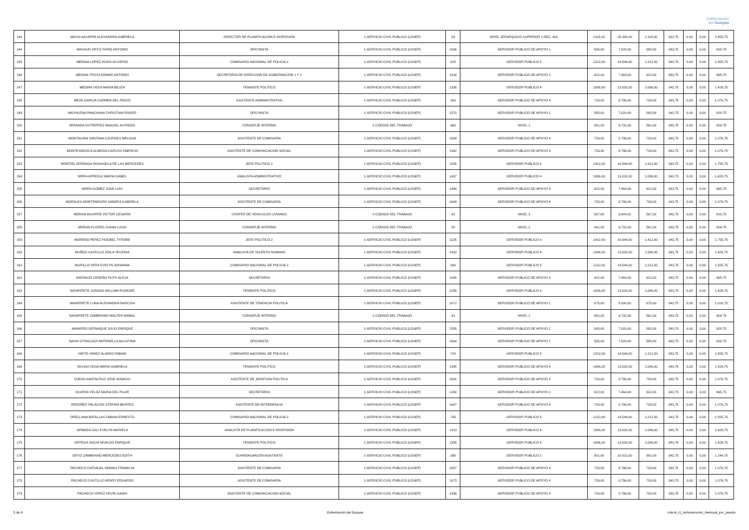Gobernación
del Guayas
| 143 | MASSI AGUIRRE ALEXANDRA GABRIELA | DIRECTOR DE PLANIFICACION E INVERSION | 1-SERVICIO CIVIL PUBLICO (LOSEP) | 24 | NIVEL JERARQUICO SUPERIOR 1 DEC, 601 | 2115,00 | 25.380,00 | 2.115,00 | 343,75 | 0,00 | 0,00 | 2.458,75 |
| 144 | MASSUH ORTIZ FARID ANTONIO | OFICINISTA | 1-SERVICIO CIVIL PUBLICO (LOSEP) | 1606 | SERVIDOR PUBLICO DE APOYO 1 | 585,00 | 7.020,00 | 585,00 | 343,75 | 0,00 | 0,00 | 928,75 |
| 145 | MEDINA LOPEZ HUGO OLIVERIO | COMISARIO NACIONAL DE POLICIA 2 | 1-SERVICIO CIVIL PUBLICO (LOSEP) | 815 | SERVIDOR PUBLICO 5 | 1212,00 | 14.544,00 | 1.212,00 | 343,75 | 0,00 | 0,00 | 1.555,75 |
| 146 | MEDINA TROYA EDWAR ANTONIO | SECRETARIA DE DIRECCION DE GOBERNACION 1 Y 2 | 1-SERVICIO CIVIL PUBLICO (LOSEP) | 1418 | SERVIDOR PUBLICO DE APOYO 2 | 622,00 | 7.464,00 | 622,00 | 343,75 | 0,00 | 0,00 | 965,75 |
| 147 | MEDINA VEGA MARIA BELEN | TENIENTE POLITICO | 1-SERVICIO CIVIL PUBLICO (LOSEP) | 1335 | SERVIDOR PUBLICO 4 | 1086,00 | 13.032,00 | 1.086,00 | 343,75 | 0,00 | 0,00 | 1.429,75 |
| 148 | MEZA GARCIA CARMEN DEL ROCIO | ASISTENTE ADMINISTRATIVA | 1-SERVICIO CIVIL PUBLICO (LOSEP) | 260 | SERVIDOR PUBLICO DE APOYO 4 | 733,00 | 8.796,00 | 733,00 | 343,75 | 0,00 | 0,00 | 1.076,75 |
| 149 | MICHILENA PANCHANA CHRISTIAN ROGER | OFICINISTA | 1-SERVICIO CIVIL PUBLICO (LOSEP) | 1570 | SERVIDOR PUBLICO DE APOYO 1 | 585,00 | 7.020,00 | 585,00 | 343,75 | 0,00 | 0,00 | 928,75 |
| 150 | MIRANDA GUTIERREZ MANUEL ALFREDO | CONSERJE INTERNO | 2-CODIGO DEL TRABAJO | 960 | NIVEL 1 | 561,00 | 6.732,00 | 561,00 | 343,75 | 0,00 | 0,00 | 904,75 |
| 151 | MONTALVAN SANTANA LOURDES MELISSA | ASISTENTE DE COMISARIA | 1-SERVICIO CIVIL PUBLICO (LOSEP) | 1604 | SERVIDOR PUBLICO DE APOYO 4 | 733,00 | 8.796,00 | 733,00 | 343,75 | 0,00 | 0,00 | 1.076,75 |
| 152 | MONTESDEOCA ALMEIDA CARLOS FABRICIO | ASISTENTE DE COMUNICACION SOCIAL | 1-SERVICIO CIVIL PUBLICO (LOSEP) | 1462 | SERVIDOR PUBLICO DE APOYO 4 | 733,00 | 8.796,00 | 733,00 | 343,75 | 0,00 | 0,00 | 1.076,75 |
| 153 | MONTIEL ARREAGA ROSAISELA DE LAS MERCEDES | JEFE POLITICO 2 | 1-SERVICIO CIVIL PUBLICO (LOSEP) | 1185 | SERVIDOR PUBLICO 6 | 1412,00 | 16.944,00 | 1.412,00 | 343,75 | 0,00 | 0,00 | 1.755,75 |
| 154 | MORA ARREGUI MARIA ISABEL | ANALISTA ADMINISTRATIVO | 1-SERVICIO CIVIL PUBLICO (LOSEP) | 1437 | SERVIDOR PUBLICO 4 | 1086,00 | 13.032,00 | 1.086,00 | 343,75 | 0,00 | 0,00 | 1.429,75 |
| 155 | MORA GOMEZ JOSE LUIS | SECRETARIO | 1-SERVICIO CIVIL PUBLICO (LOSEP) | 1490 | SERVIDOR PUBLICO DE APOYO 3 | 622,00 | 7.464,00 | 622,00 | 343,75 | 0,00 | 0,00 | 965,75 |
| 156 | MORALES MONTENEGRO SANDRA GABRIELA | ASISTENTE DE COMISARIA | 1-SERVICIO CIVIL PUBLICO (LOSEP) | 1609 | SERVIDOR PUBLICO DE APOYO 4 | 733,00 | 8.796,00 | 733,00 | 343,75 | 0,00 | 0,00 | 1.076,75 |
| 157 | MORAN AGUIRRE VICTOR CESARIO | CHOFER DE VEHICULOS LIVIANOS | 2-CODIGO DEL TRABAJO | 43 | NIVEL 3 | 567,00 | 6.804,00 | 567,00 | 343,75 | 0,00 | 0,00 | 910,75 |
| 158 | MORAN FLORES JUANA LUISA | CONSERJE INTERNO | 2-CODIGO DEL TRABAJO | 38 | NIVEL 1 | 561,00 | 6.732,00 | 561,00 | 343,75 | 0,00 | 0,00 | 904,75 |
| 159 | MORENO PEREZ HOGBEL TYRONE | JEFE POLITICO 2 | 1-SERVICIO CIVIL PUBLICO (LOSEP) | 1125 | SERVIDOR PUBLICO 6 | 1412,00 | 16.944,00 | 1.412,00 | 343,75 | 0,00 | 0,00 | 1.755,75 |
| 160 | MUÑOZ CASTILLO ZOILA YECENIA | ANALISTA DE TALENTO HUMANO | 1-SERVICIO CIVIL PUBLICO (LOSEP) | 1410 | SERVIDOR PUBLICO 4 | 1086,00 | 13.032,00 | 1.086,00 | 343,75 | 0,00 | 0,00 | 1.429,75 |
| 161 | MURILLO VERA EVELYN JOHANNA | COMISARIO NACIONAL DE POLICIA 2 | 1-SERVICIO CIVIL PUBLICO (LOSEP) | 880 | SERVIDOR PUBLICO 5 | 1212,00 | 14.544,00 | 1.212,00 | 343,75 | 0,00 | 0,00 | 1.555,75 |
| 162 | NARANJO CEDEÑO RUTH ALICIA | SECRETARIO | 1-SERVICIO CIVIL PUBLICO (LOSEP) | 1140 | SERVIDOR PUBLICO DE APOYO 3 | 622,00 | 7.464,00 | 622,00 | 343,75 | 0,00 | 0,00 | 965,75 |
| 163 | NAVARRETE JURADO WILLIAM RUDIGER | TENIENTE POLITICO | 1-SERVICIO CIVIL PUBLICO (LOSEP) | 1255 | SERVIDOR PUBLICO 4 | 1086,00 | 13.032,00 | 1.086,00 | 343,75 | 0,00 | 0,00 | 1.429,75 |
| 164 | NAVARRETE LUNA ALEXANDRA NARCISA | ASISTENTE DE TENENCIA POLITICA | 1-SERVICIO CIVIL PUBLICO (LOSEP) | 1672 | SERVIDOR PUBLICO DE APOYO 1 | 675,00 | 8.100,00 | 675,00 | 343,75 | 0,00 | 0,00 | 1.018,75 |
| 165 | NAVARRETE ZAMBRANO WALTER ANIBAL | CONSERJE INTERNO | 2-CODIGO DEL TRABAJO | 33 | NIVEL 1 | 561,00 | 6.732,00 | 561,00 | 343,75 | 0,00 | 0,00 | 904,75 |
| 166 | NAVARRO SERNAQUE JULIO ENRIQUE | OFICINISTA | 1-SERVICIO CIVIL PUBLICO (LOSEP) | 1555 | SERVIDOR PUBLICO DE APOYO 1 | 585,00 | 7.020,00 | 585,00 | 343,75 | 0,00 | 0,00 | 928,75 |
| 167 | NAVIA STRACUZZI ANTONELLA AGUSTINA | OFICINISTA | 1-SERVICIO CIVIL PUBLICO (LOSEP) | 1664 | SERVIDOR PUBLICO DE APOYO 1 | 585,00 | 7.020,00 | 585,00 | 343,75 | 0,00 | 0,00 | 928,75 |
| 168 | NIETO YANEZ ALVARO FABIAN | COMISARIO NACIONAL DE POLICIA 2 | 1-SERVICIO CIVIL PUBLICO (LOSEP) | 720 | SERVIDOR PUBLICO 5 | 1212,00 | 14.544,00 | 1.212,00 | 343,75 | 0,00 | 0,00 | 1.555,75 |
| 169 | OCHOA VEGA MARIA GABRIELA | TENIENTE POLITICO | 1-SERVICIO CIVIL PUBLICO (LOSEP) | 1345 | SERVIDOR PUBLICO DE APOYO 4 | 1086,00 | 13.032,00 | 1.086,00 | 343,75 | 0,00 | 0,00 | 1.429,75 |
| 170 | OJEDA SANTACRUZ JOSE IGNACIO | ASISTENTE DE JEFATURA POLITICA | 1-SERVICIO CIVIL PUBLICO (LOSEP) | 1641 | SERVIDOR PUBLICO DE APOYO 4 | 733,00 | 8.796,00 | 733,00 | 343,75 | 0,00 | 0,00 | 1.076,75 |
| 171 | OLVERA VELOZ MARIA DEL PILAR | SECRETARIO | 1-SERVICIO CIVIL PUBLICO (LOSEP) | 1280 | SERVIDOR PUBLICO DE APOYO 2 | 622,00 | 7.464,00 | 622,00 | 343,75 | 0,00 | 0,00 | 965,75 |
| 172 | ORDOÑEZ PALACIOS STEFANI BEATRIZ | ASISTENTE DE INTENDENCIA | 1-SERVICIO CIVIL PUBLICO (LOSEP) | 1667 | SERVIDOR PUBLICO DE APOYO 4 | 733,00 | 8.796,00 | 733,00 | 343,75 | 0,00 | 0,00 | 1.076,75 |
| 173 | ORELLANA BATALLAS FABIAN ERNESTO | COMISARIO NACIONAL DE POLICIA 2 | 1-SERVICIO CIVIL PUBLICO (LOSEP) | 745 | SERVIDOR PUBLICO 5 | 1212,00 | 14.544,00 | 1.212,00 | 343,75 | 0,00 | 0,00 | 1.555,75 |
| 174 | ORMAZA CALI EVELYN MARIELA | ANALISTA DE PLANIFICACION E INVERSION | 1-SERVICIO CIVIL PUBLICO (LOSEP) | 1413 | SERVIDOR PUBLICO 4 | 1086,00 | 13.032,00 | 1.086,00 | 343,75 | 0,00 | 0,00 | 1.429,75 |
| 175 | ORTEGA SIGUA NIVALDO ENRIQUE | TENIENTE POLITICO | 1-SERVICIO CIVIL PUBLICO (LOSEP) | 1355 | SERVIDOR PUBLICO 4 | 1086,00 | 13.032,00 | 1.086,00 | 343,75 | 0,00 | 0,00 | 1.429,75 |
| 176 | ORTIZ ZAMBRANO MERCEDES EDITH | GUARDALMACEN ASISTENTE | 1-SERVICIO CIVIL PUBLICO (LOSEP) | 395 | SERVIDOR PUBLICO 2 | 901,00 | 10.812,00 | 901,00 | 343,75 | 0,00 | 0,00 | 1.244,75 |
| 177 | PACHECO CARVAJAL DENNIS FRANKLIN | ASISTENTE DE COMISARIA | 1-SERVICIO CIVIL PUBLICO (LOSEP) | 1657 | SERVIDOR PUBLICO DE APOYO 4 | 733,00 | 8.796,00 | 733,00 | 343,75 | 0,00 | 0,00 | 1.076,75 |
| 178 | PACHECO CASTILLO HENRY EDUARDO | ASISTENTE DE COMISARIA | 1-SERVICIO CIVIL PUBLICO (LOSEP) | 1673 | SERVIDOR PUBLICO DE APOYO 4 | 733,00 | 8.796,00 | 733,00 | 343,75 | 0,00 | 0,00 | 1.076,75 |
| 179 | PACHECO YEPEZ KEVIN ISAIAS | ASISTENTE DE COMUNICACION SOCIAL | 1-SERVICIO CIVIL PUBLICO (LOSEP) | 1436 | SERVIDOR PUBLICO DE APOYO 4 | 733,00 | 8.796,00 | 733,00 | 343,75 | 0,00 | 0,00 | 1.076,75 |
5 de 9 Gobernación del Guayas Literal_c)_remuneracion_mensual_por_puesto